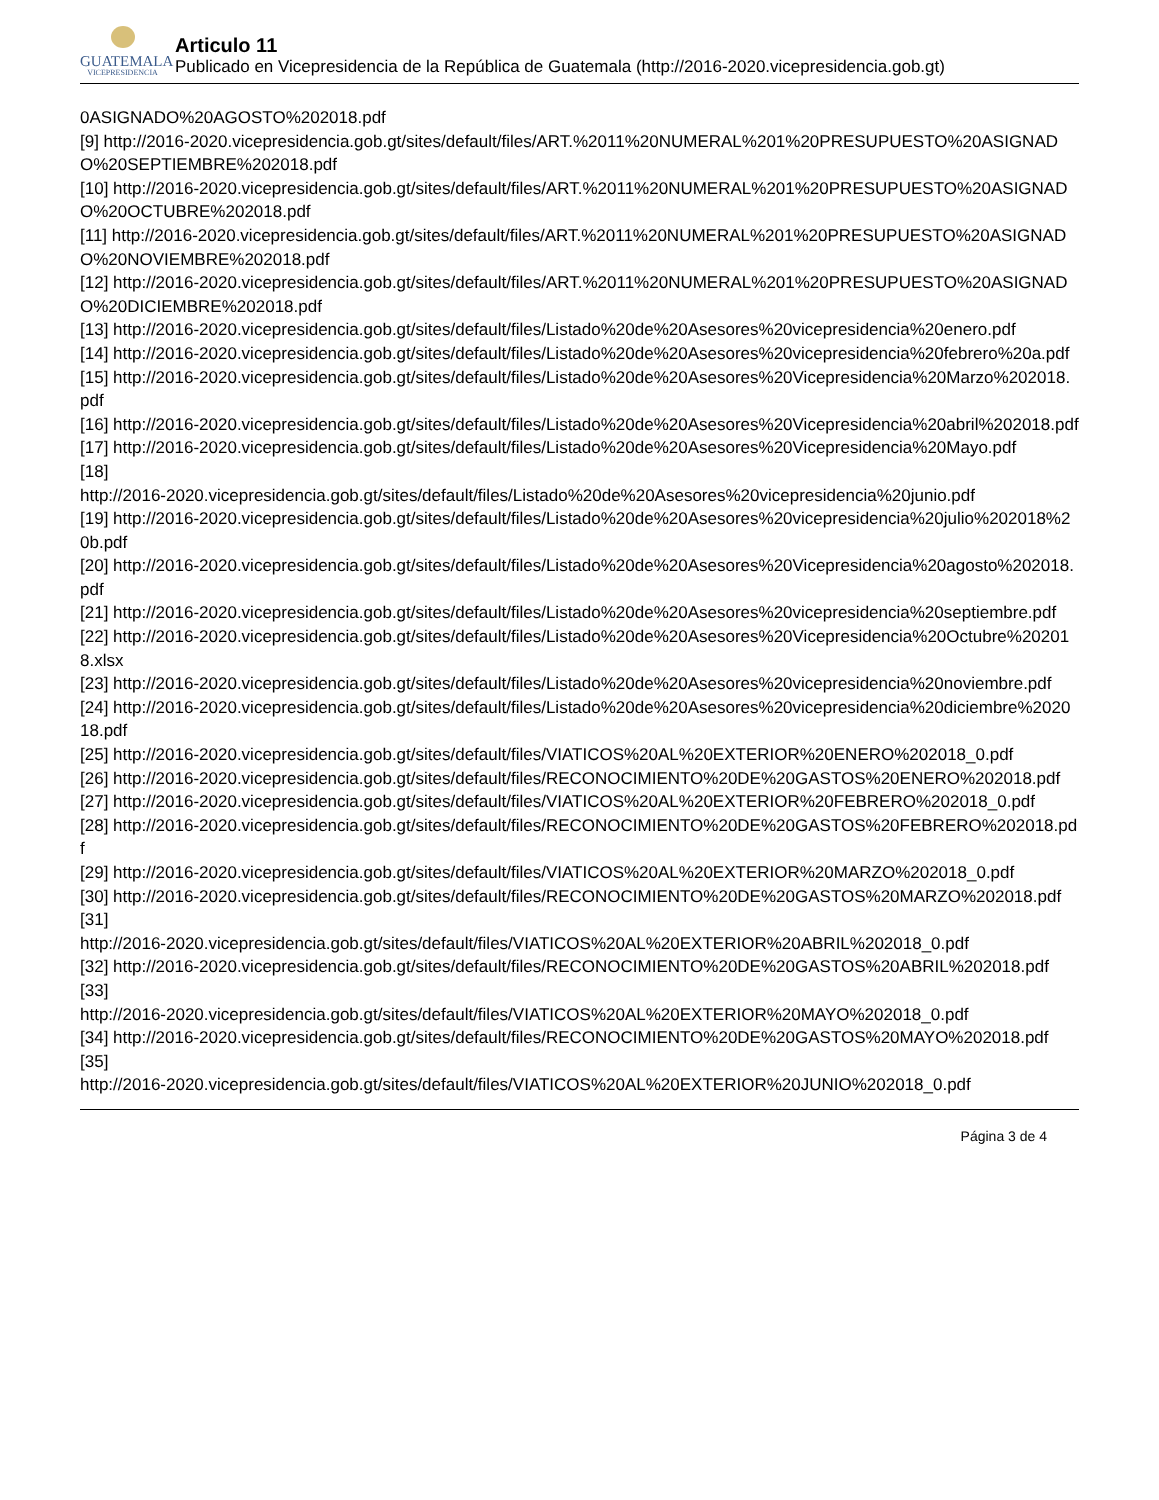GUATEMALA
VICEPRESIDENCIA
Articulo 11
Publicado en Vicepresidencia de la República de Guatemala (http://2016-2020.vicepresidencia.gob.gt)
0ASIGNADO%20AGOSTO%202018.pdf
[9] http://2016-2020.vicepresidencia.gob.gt/sites/default/files/ART.%2011%20NUMERAL%201%20PRESUPUESTO%20ASIGNADO%20SEPTIEMBRE%202018.pdf
[10] http://2016-2020.vicepresidencia.gob.gt/sites/default/files/ART.%2011%20NUMERAL%201%20PRESUPUESTO%20ASIGNADO%20OCTUBRE%202018.pdf
[11] http://2016-2020.vicepresidencia.gob.gt/sites/default/files/ART.%2011%20NUMERAL%201%20PRESUPUESTO%20ASIGNADO%20NOVIEMBRE%202018.pdf
[12] http://2016-2020.vicepresidencia.gob.gt/sites/default/files/ART.%2011%20NUMERAL%201%20PRESUPUESTO%20ASIGNADO%20DICIEMBRE%202018.pdf
[13] http://2016-2020.vicepresidencia.gob.gt/sites/default/files/Listado%20de%20Asesores%20vicepresidencia%20enero.pdf
[14] http://2016-2020.vicepresidencia.gob.gt/sites/default/files/Listado%20de%20Asesores%20vicepresidencia%20febrero%20a.pdf
[15] http://2016-2020.vicepresidencia.gob.gt/sites/default/files/Listado%20de%20Asesores%20Vicepresidencia%20Marzo%202018.pdf
[16] http://2016-2020.vicepresidencia.gob.gt/sites/default/files/Listado%20de%20Asesores%20Vicepresidencia%20abril%202018.pdf
[17] http://2016-2020.vicepresidencia.gob.gt/sites/default/files/Listado%20de%20Asesores%20Vicepresidencia%20Mayo.pdf
[18]
http://2016-2020.vicepresidencia.gob.gt/sites/default/files/Listado%20de%20Asesores%20vicepresidencia%20junio.pdf
[19] http://2016-2020.vicepresidencia.gob.gt/sites/default/files/Listado%20de%20Asesores%20vicepresidencia%20julio%202018%20b.pdf
[20] http://2016-2020.vicepresidencia.gob.gt/sites/default/files/Listado%20de%20Asesores%20Vicepresidencia%20agosto%202018.pdf
[21] http://2016-2020.vicepresidencia.gob.gt/sites/default/files/Listado%20de%20Asesores%20vicepresidencia%20septiembre.pdf
[22] http://2016-2020.vicepresidencia.gob.gt/sites/default/files/Listado%20de%20Asesores%20Vicepresidencia%20Octubre%202018.xlsx
[23] http://2016-2020.vicepresidencia.gob.gt/sites/default/files/Listado%20de%20Asesores%20vicepresidencia%20noviembre.pdf
[24] http://2016-2020.vicepresidencia.gob.gt/sites/default/files/Listado%20de%20Asesores%20vicepresidencia%20diciembre%202018.pdf
[25] http://2016-2020.vicepresidencia.gob.gt/sites/default/files/VIATICOS%20AL%20EXTERIOR%20ENERO%202018_0.pdf
[26] http://2016-2020.vicepresidencia.gob.gt/sites/default/files/RECONOCIMIENTO%20DE%20GASTOS%20ENERO%202018.pdf
[27] http://2016-2020.vicepresidencia.gob.gt/sites/default/files/VIATICOS%20AL%20EXTERIOR%20FEBRERO%202018_0.pdf
[28] http://2016-2020.vicepresidencia.gob.gt/sites/default/files/RECONOCIMIENTO%20DE%20GASTOS%20FEBRERO%202018.pdf
[29] http://2016-2020.vicepresidencia.gob.gt/sites/default/files/VIATICOS%20AL%20EXTERIOR%20MARZO%202018_0.pdf
[30] http://2016-2020.vicepresidencia.gob.gt/sites/default/files/RECONOCIMIENTO%20DE%20GASTOS%20MARZO%202018.pdf
[31]
http://2016-2020.vicepresidencia.gob.gt/sites/default/files/VIATICOS%20AL%20EXTERIOR%20ABRIL%202018_0.pdf
[32] http://2016-2020.vicepresidencia.gob.gt/sites/default/files/RECONOCIMIENTO%20DE%20GASTOS%20ABRIL%202018.pdf
[33]
http://2016-2020.vicepresidencia.gob.gt/sites/default/files/VIATICOS%20AL%20EXTERIOR%20MAYO%202018_0.pdf
[34] http://2016-2020.vicepresidencia.gob.gt/sites/default/files/RECONOCIMIENTO%20DE%20GASTOS%20MAYO%202018.pdf
[35]
http://2016-2020.vicepresidencia.gob.gt/sites/default/files/VIATICOS%20AL%20EXTERIOR%20JUNIO%202018_0.pdf
Página 3 de 4